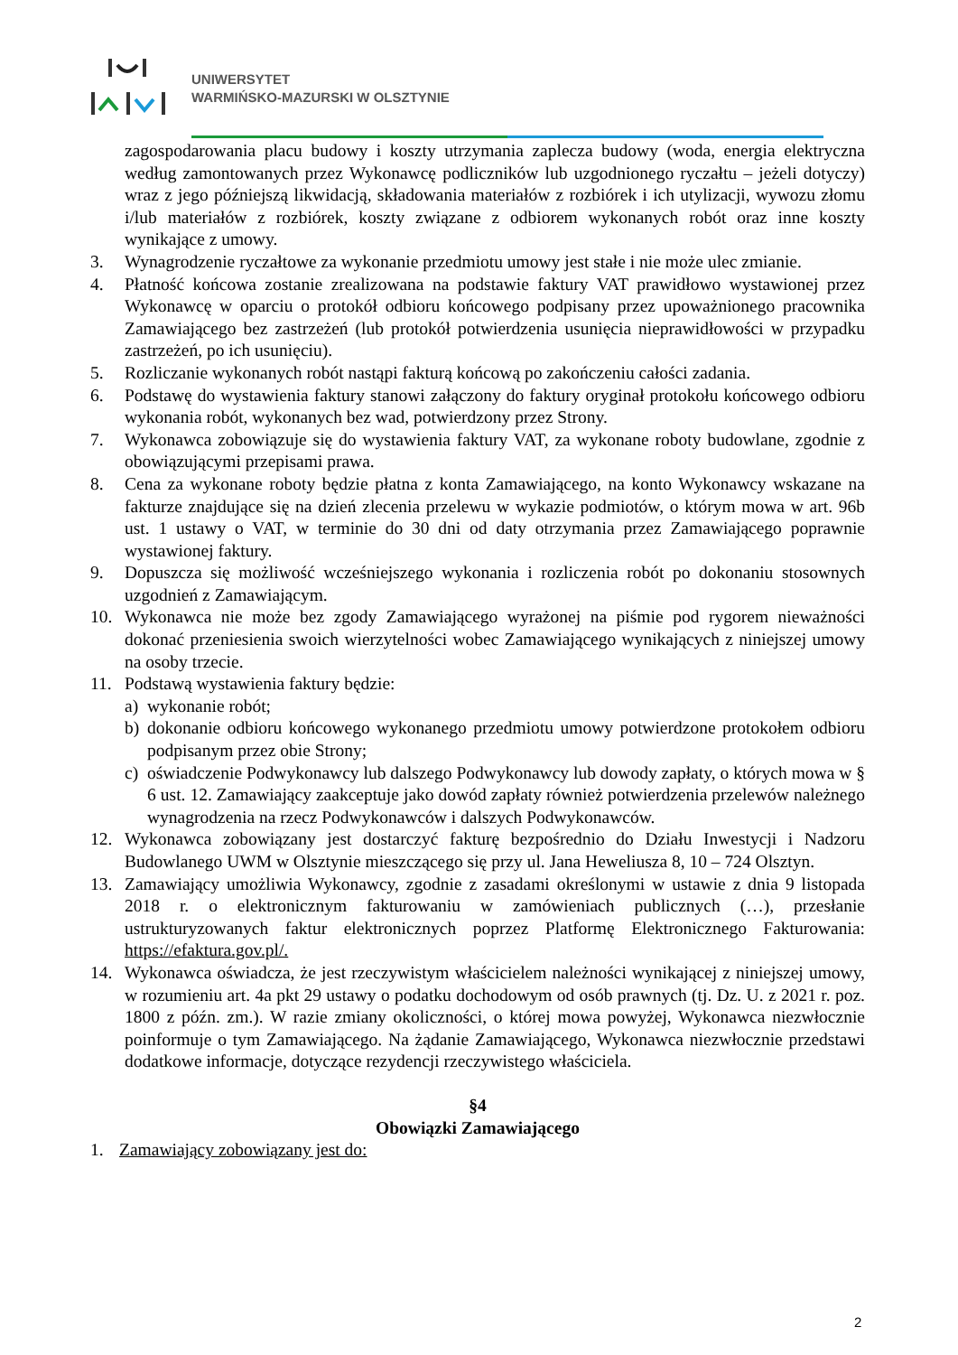UNIWERSYTET
WARMIŃSKO-MAZURSKI W OLSZTYNIE
zagospodarowania placu budowy i koszty utrzymania zaplecza budowy (woda, energia elektryczna według zamontowanych przez Wykonawcę podliczników lub uzgodnionego ryczałtu – jeżeli dotyczy) wraz z jego późniejszą likwidacją, składowania materiałów z rozbiórek i ich utylizacji, wywozu złomu i/lub materiałów z rozbiórek, koszty związane z odbiorem wykonanych robót oraz inne koszty wynikające z umowy.
3. Wynagrodzenie ryczałtowe za wykonanie przedmiotu umowy jest stałe i nie może ulec zmianie.
4. Płatność końcowa zostanie zrealizowana na podstawie faktury VAT prawidłowo wystawionej przez Wykonawcę w oparciu o protokół odbioru końcowego podpisany przez upoważnionego pracownika Zamawiającego bez zastrzeżeń (lub protokół potwierdzenia usunięcia nieprawidłowości w przypadku zastrzeżeń, po ich usunięciu).
5. Rozliczanie wykonanych robót nastąpi fakturą końcową po zakończeniu całości zadania.
6. Podstawę do wystawienia faktury stanowi załączony do faktury oryginał protokołu końcowego odbioru wykonania robót, wykonanych bez wad, potwierdzony przez Strony.
7. Wykonawca zobowiązuje się do wystawienia faktury VAT, za wykonane roboty budowlane, zgodnie z obowiązującymi przepisami prawa.
8. Cena za wykonane roboty będzie płatna z konta Zamawiającego, na konto Wykonawcy wskazane na fakturze znajdujące się na dzień zlecenia przelewu w wykazie podmiotów, o którym mowa w art. 96b ust. 1 ustawy o VAT, w terminie do 30 dni od daty otrzymania przez Zamawiającego poprawnie wystawionej faktury.
9. Dopuszcza się możliwość wcześniejszego wykonania i rozliczenia robót po dokonaniu stosownych uzgodnień z Zamawiającym.
10. Wykonawca nie może bez zgody Zamawiającego wyrażonej na piśmie pod rygorem nieważności dokonać przeniesienia swoich wierzytelności wobec Zamawiającego wynikających z niniejszej umowy na osoby trzecie.
11. Podstawą wystawienia faktury będzie:
a) wykonanie robót;
b) dokonanie odbioru końcowego wykonanego przedmiotu umowy potwierdzone protokołem odbioru podpisanym przez obie Strony;
c) oświadczenie Podwykonawcy lub dalszego Podwykonawcy lub dowody zapłaty, o których mowa w § 6 ust. 12. Zamawiający zaakceptuje jako dowód zapłaty również potwierdzenia przelewów należnego wynagrodzenia na rzecz Podwykonawców i dalszych Podwykonawców.
12. Wykonawca zobowiązany jest dostarczyć fakturę bezpośrednio do Działu Inwestycji i Nadzoru Budowlanego UWM w Olsztynie mieszczącego się przy ul. Jana Heweliusza 8, 10 – 724 Olsztyn.
13. Zamawiający umożliwia Wykonawcy, zgodnie z zasadami określonymi w ustawie z dnia 9 listopada 2018 r. o elektronicznym fakturowaniu w zamówieniach publicznych (…), przesłanie ustrukturyzowanych faktur elektronicznych poprzez Platformę Elektronicznego Fakturowania: https://efaktura.gov.pl/.
14. Wykonawca oświadcza, że jest rzeczywistym właścicielem należności wynikającej z niniejszej umowy, w rozumieniu art. 4a pkt 29 ustawy o podatku dochodowym od osób prawnych (tj. Dz. U. z 2021 r. poz. 1800 z późn. zm.). W razie zmiany okoliczności, o której mowa powyżej, Wykonawca niezwłocznie poinformuje o tym Zamawiającego. Na żądanie Zamawiającego, Wykonawca niezwłocznie przedstawi dodatkowe informacje, dotyczące rezydencji rzeczywistego właściciela.
§4
Obowiązki Zamawiającego
1. Zamawiający zobowiązany jest do:
2